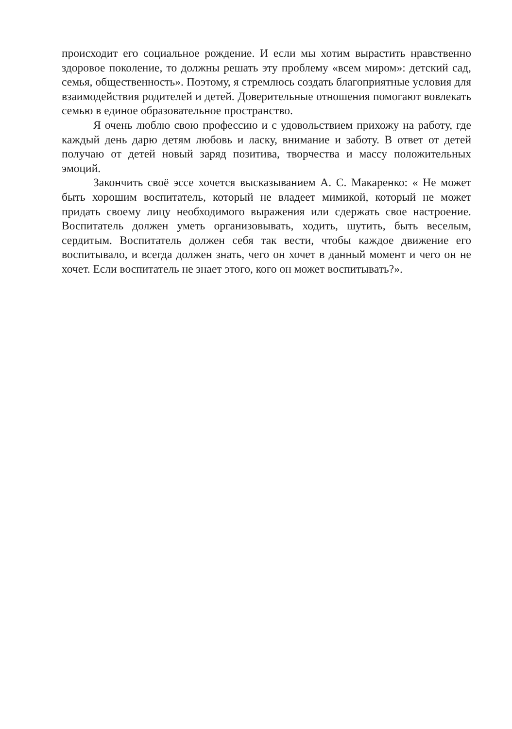происходит его социальное рождение. И если мы хотим вырастить нравственно здоровое поколение, то должны решать эту проблему «всем миром»: детский сад, семья, общественность». Поэтому, я стремлюсь создать благоприятные условия для взаимодействия родителей и детей. Доверительные отношения помогают вовлекать семью в единое образовательное пространство.
Я очень люблю свою профессию и с удовольствием прихожу на работу, где каждый день дарю детям любовь и ласку, внимание и заботу. В ответ от детей получаю от детей новый заряд позитива, творчества и массу положительных эмоций.
Закончить своё эссе хочется высказыванием А. С. Макаренко: « Не может быть хорошим воспитатель, который не владеет мимикой, который не может придать своему лицу необходимого выражения или сдержать свое настроение. Воспитатель должен уметь организовывать, ходить, шутить, быть веселым, сердитым. Воспитатель должен себя так вести, чтобы каждое движение его воспитывало, и всегда должен знать, чего он хочет в данный момент и чего он не хочет. Если воспитатель не знает этого, кого он может воспитывать?».